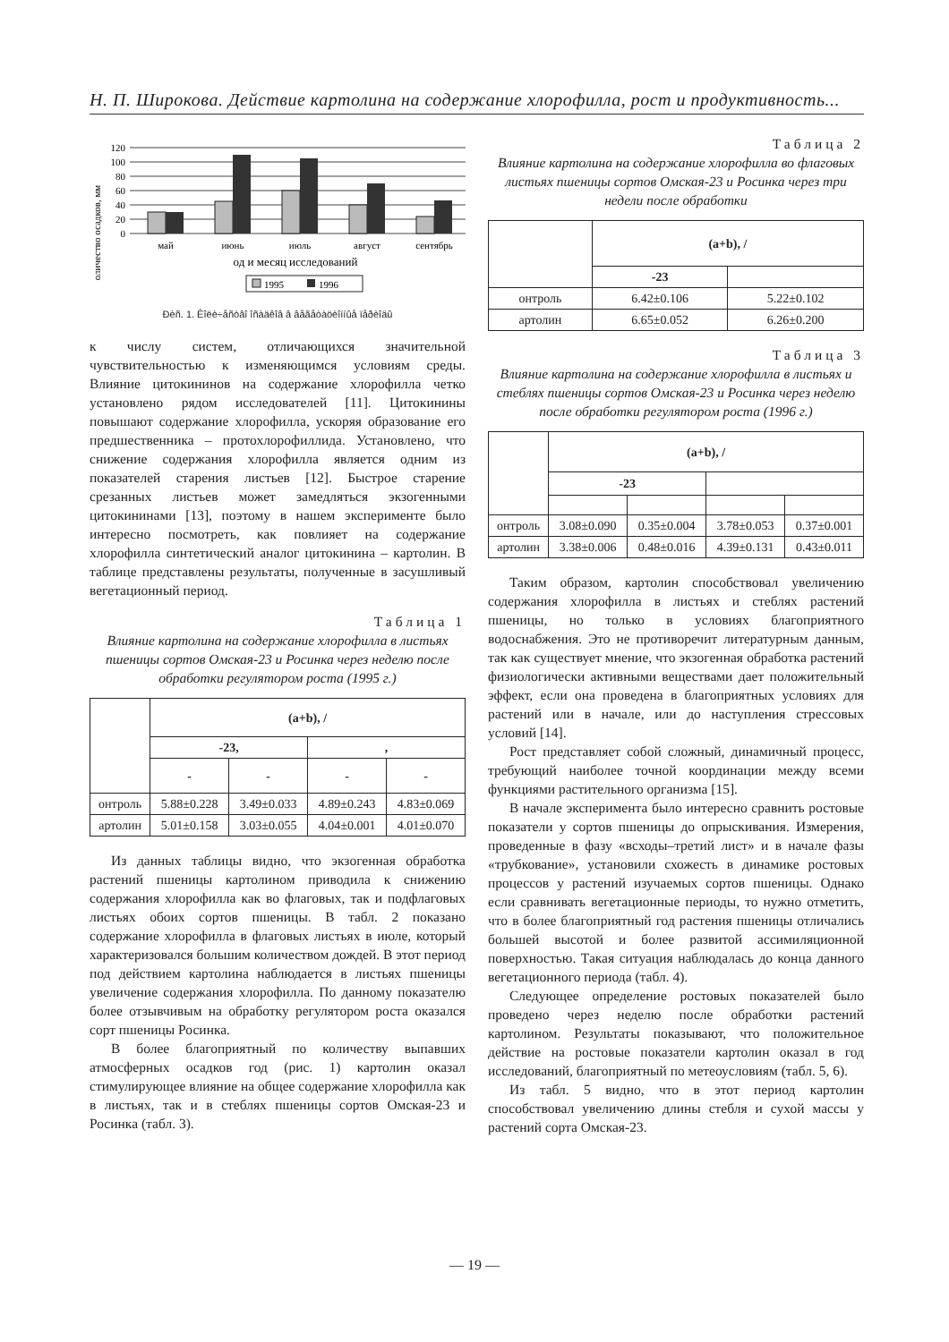Н. П. Широкова. Действие картолина на содержание хлорофилла, рост и продуктивность...
оличество осадков, мм
120
100
80
60
40
20
0
май
июнь
июль
август
сентябрь
од и месяц исследований
1995
1996
Ðèñ. 1. Êîëè÷åñòâî îñàäêîâ â âåãåòàöèîííûå ïåðèîäû
к числу систем, отличающихся значительной чувствительностью к изменяющимся условиям среды. Влияние цитокининов на содержание хлорофилла четко установлено рядом исследователей [11]. Цитокинины повышают содержание хлорофилла, ускоряя образование его предшественника – протохлорофиллида. Установлено, что снижение содержания хлорофилла является одним из показателей старения листьев [12]. Быстрое старение срезанных листьев может замедляться экзогенными цитокининами [13], поэтому в нашем эксперименте было интересно посмотреть, как повлияет на содержание хлорофилла синтетический аналог цитокинина – картолин. В таблице представлены результаты, полученные в засушливый вегетационный период.
Таблица 1
Влияние картолина на содержание хлорофилла в листьях пшеницы сортов Омская-23 и Росинка через неделю после обработки регулятором роста (1995 г.)
| | (a+b), / | | | |
| --- | --- | --- | --- | --- |
| | -23, | | , | |
| | - | - | - | - |
| онтроль | 5.88±0.228 | 3.49±0.033 | 4.89±0.243 | 4.83±0.069 |
| артолин | 5.01±0.158 | 3.03±0.055 | 4.04±0.001 | 4.01±0.070 |
Из данных таблицы видно, что экзогенная обработка растений пшеницы картолином приводила к снижению содержания хлорофилла как во флаговых, так и подфлаговых листьях обоих сортов пшеницы. В табл. 2 показано содержание хлорофилла в флаговых листьях в июле, который характеризовался большим количеством дождей. В этот период под действием картолина наблюдается в листьях пшеницы увеличение содержания хлорофилла. По данному показателю более отзывчивым на обработку регулятором роста оказался сорт пшеницы Росинка.
В более благоприятный по количеству выпавших атмосферных осадков год (рис. 1) картолин оказал стимулирующее влияние на общее содержание хлорофилла как в листьях, так и в стеблях пшеницы сортов Омская-23 и Росинка (табл. 3).
Таблица 2
Влияние картолина на содержание хлорофилла во флаговых листьях пшеницы сортов Омская-23 и Росинка через три недели после обработки
| | (a+b), / | |
| --- | --- | --- |
| | -23 | |
| онтроль | 6.42±0.106 | 5.22±0.102 |
| артолин | 6.65±0.052 | 6.26±0.200 |
Таблица 3
Влияние картолина на содержание хлорофилла в листьях и стеблях пшеницы сортов Омская-23 и Росинка через неделю после обработки регулятором роста (1996 г.)
| | (a+b), / | | | |
| --- | --- | --- | --- | --- |
| | -23 | | | |
| онтроль | 3.08±0.090 | 0.35±0.004 | 3.78±0.053 | 0.37±0.001 |
| артолин | 3.38±0.006 | 0.48±0.016 | 4.39±0.131 | 0.43±0.011 |
Таким образом, картолин способствовал увеличению содержания хлорофилла в листьях и стеблях растений пшеницы, но только в условиях благоприятного водоснабжения. Это не противоречит литературным данным, так как существует мнение, что экзогенная обработка растений физиологически активными веществами дает положительный эффект, если она проведена в благоприятных условиях для растений или в начале, или до наступления стрессовых условий [14].
Рост представляет собой сложный, динамичный процесс, требующий наиболее точной координации между всеми функциями растительного организма [15].
В начале эксперимента было интересно сравнить ростовые показатели у сортов пшеницы до опрыскивания. Измерения, проведенные в фазу «всходы–третий лист» и в начале фазы «трубкование», установили схожесть в динамике ростовых процессов у растений изучаемых сортов пшеницы. Однако если сравнивать вегетационные периоды, то нужно отметить, что в более благоприятный год растения пшеницы отличались большей высотой и более развитой ассимиляционной поверхностью. Такая ситуация наблюдалась до конца данного вегетационного периода (табл. 4).
Следующее определение ростовых показателей было проведено через неделю после обработки растений картолином. Результаты показывают, что положительное действие на ростовые показатели картолин оказал в год исследований, благоприятный по метеоусловиям (табл. 5, 6).
Из табл. 5 видно, что в этот период картолин способствовал увеличению длины стебля и сухой массы у растений сорта Омская-23.
— 19 —